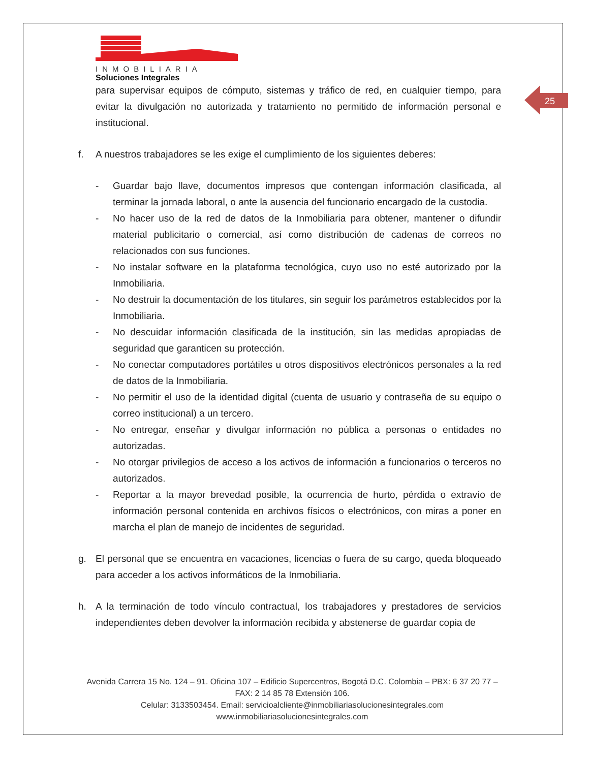25
INMOBILIARIA
Soluciones Integrales
para supervisar equipos de cómputo, sistemas y tráfico de red, en cualquier tiempo, para evitar la divulgación no autorizada y tratamiento no permitido de información personal e institucional.
f. A nuestros trabajadores se les exige el cumplimiento de los siguientes deberes:
- Guardar bajo llave, documentos impresos que contengan información clasificada, al terminar la jornada laboral, o ante la ausencia del funcionario encargado de la custodia.
- No hacer uso de la red de datos de la Inmobiliaria para obtener, mantener o difundir material publicitario o comercial, así como distribución de cadenas de correos no relacionados con sus funciones.
- No instalar software en la plataforma tecnológica, cuyo uso no esté autorizado por la Inmobiliaria.
- No destruir la documentación de los titulares, sin seguir los parámetros establecidos por la Inmobiliaria.
- No descuidar información clasificada de la institución, sin las medidas apropiadas de seguridad que garanticen su protección.
- No conectar computadores portátiles u otros dispositivos electrónicos personales a la red de datos de la Inmobiliaria.
- No permitir el uso de la identidad digital (cuenta de usuario y contraseña de su equipo o correo institucional) a un tercero.
- No entregar, enseñar y divulgar información no pública a personas o entidades no autorizadas.
- No otorgar privilegios de acceso a los activos de información a funcionarios o terceros no autorizados.
- Reportar a la mayor brevedad posible, la ocurrencia de hurto, pérdida o extravío de información personal contenida en archivos físicos o electrónicos, con miras a poner en marcha el plan de manejo de incidentes de seguridad.
g. El personal que se encuentra en vacaciones, licencias o fuera de su cargo, queda bloqueado para acceder a los activos informáticos de la Inmobiliaria.
h. A la terminación de todo vínculo contractual, los trabajadores y prestadores de servicios independientes deben devolver la información recibida y abstenerse de guardar copia de
Avenida Carrera 15 No. 124 – 91. Oficina 107 – Edificio Supercentros, Bogotá D.C. Colombia – PBX: 6 37 20 77 – FAX: 2 14 85 78 Extensión 106.
Celular: 3133503454. Email: servicioalcliente@inmobiliariasolucionesintegrales.com
www.inmobiliariasolucionesintegrales.com